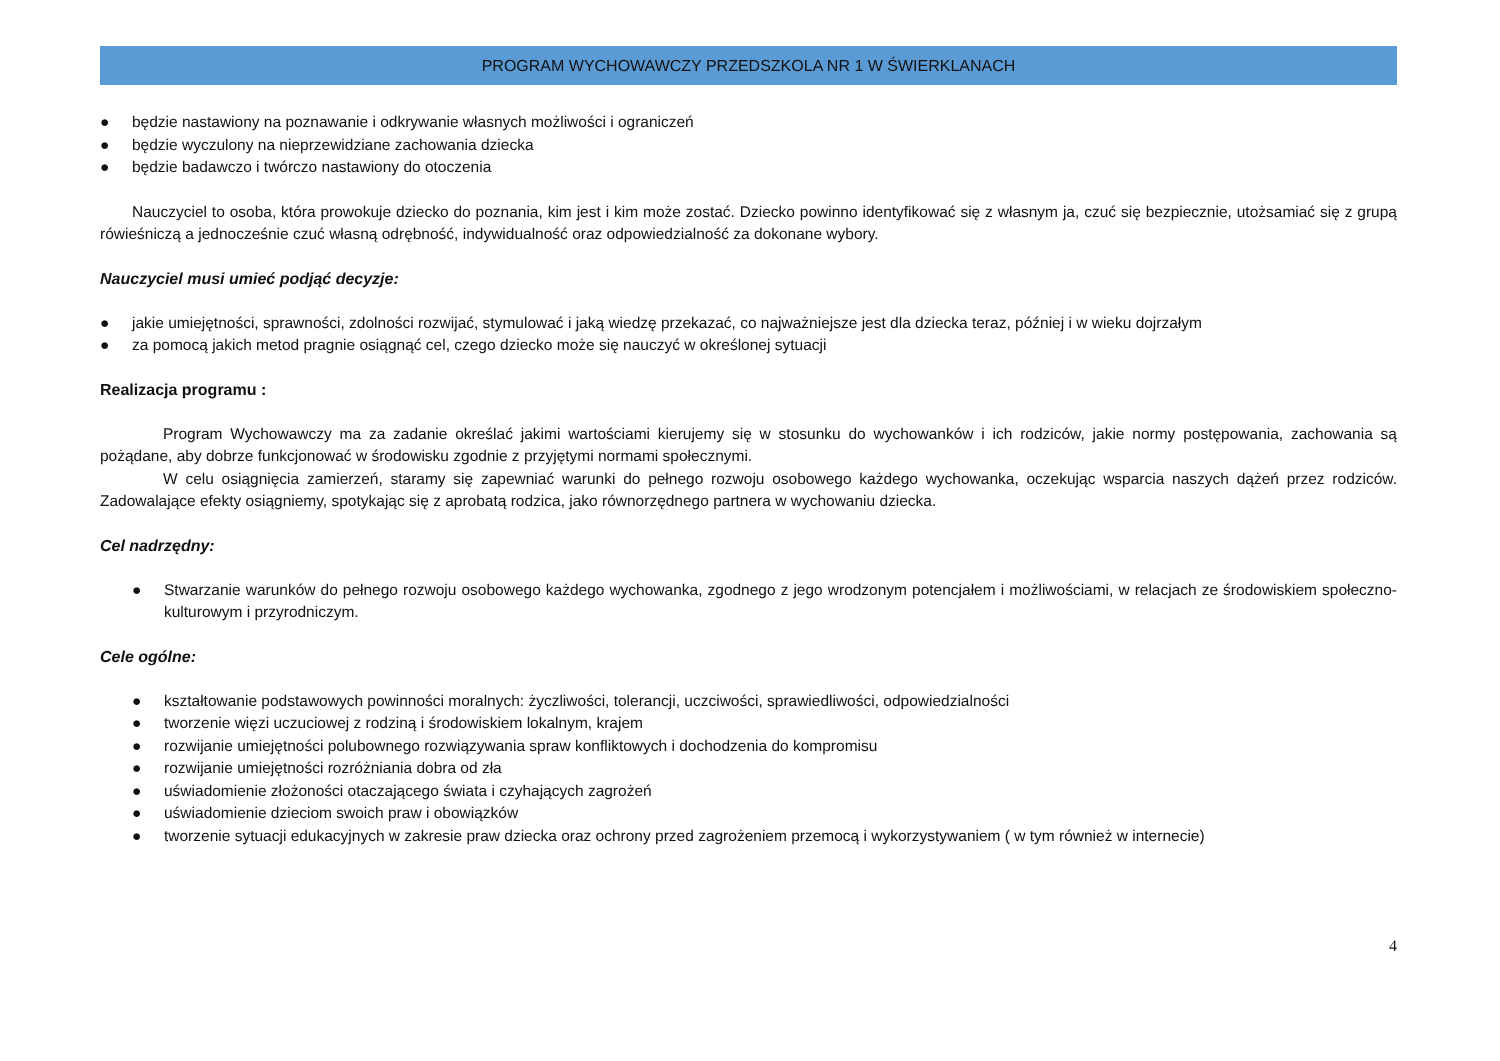PROGRAM WYCHOWAWCZY PRZEDSZKOLA NR 1 W ŚWIERKLANACH
● będzie nastawiony na poznawanie i odkrywanie własnych możliwości i ograniczeń
● będzie wyczulony na nieprzewidziane zachowania dziecka
● będzie badawczo i twórczo nastawiony do otoczenia
Nauczyciel to osoba, która prowokuje dziecko do poznania, kim jest i kim może zostać. Dziecko powinno identyfikować się z własnym ja, czuć się bezpiecznie, utożsamiać się z grupą rówieśniczą a jednocześnie czuć własną odrębność, indywidualność oraz odpowiedzialność za dokonane wybory.
Nauczyciel musi umieć podjąć decyzje:
● jakie umiejętności, sprawności, zdolności rozwijać, stymulować i jaką wiedzę przekazać, co najważniejsze jest dla dziecka teraz, później i w wieku dojrzałym
● za pomocą jakich metod pragnie osiągnąć cel, czego dziecko może się nauczyć w określonej sytuacji
Realizacja programu :
Program Wychowawczy ma za zadanie określać jakimi wartościami kierujemy się w stosunku do wychowanków i ich rodziców, jakie normy postępowania, zachowania są pożądane, aby dobrze funkcjonować w środowisku zgodnie z przyjętymi normami społecznymi.
W celu osiągnięcia zamierzeń, staramy się zapewniać warunki do pełnego rozwoju osobowego każdego wychowanka, oczekując wsparcia naszych dążeń przez rodziców. Zadowalające efekty osiągniemy, spotykając się z aprobatą rodzica, jako równorzędnego partnera w wychowaniu dziecka.
Cel nadrzędny:
● Stwarzanie warunków do pełnego rozwoju osobowego każdego wychowanka, zgodnego z jego wrodzonym potencjałem i możliwościami, w relacjach ze środowiskiem społeczno-kulturowym i przyrodniczym.
Cele ogólne:
● kształtowanie podstawowych powinności moralnych: życzliwości, tolerancji, uczciwości, sprawiedliwości, odpowiedzialności
● tworzenie więzi uczuciowej z rodziną i środowiskiem lokalnym, krajem
● rozwijanie umiejętności polubownego rozwiązywania spraw konfliktowych i dochodzenia do kompromisu
● rozwijanie umiejętności rozróżniania dobra od zła
● uświadomienie złożoności otaczającego świata i czyhających zagrożeń
● uświadomienie dzieciom swoich praw i obowiązków
● tworzenie sytuacji edukacyjnych w zakresie praw dziecka oraz ochrony przed zagrożeniem przemocą i wykorzystywaniem ( w tym również w internecie)
4